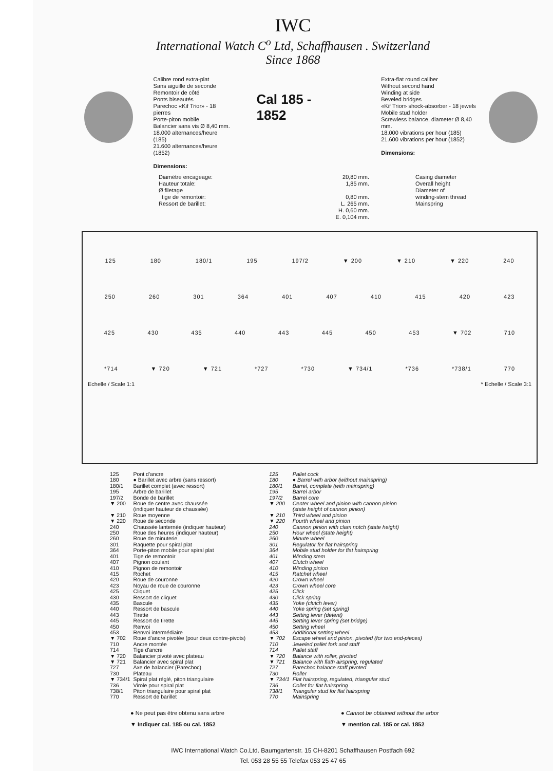IWC
International Watch C<sup>o</sup> Ltd, Schaffhausen . Switzerland
Since 1868
Calibre rond extra-plat
Sans aiguille de seconde
Remontoir de côté
Ponts biseautés
Parechoc «Kif Trior» - 18 pierres
Porte-piton mobile
Balancier sans vis Ø 8,40 mm.
18.000 alternances/heure (185)
21.600 alternances/heure (1852)
Dimensions:
Cal 185 - 1852
Extra-flat round caliber
Without second hand
Winding at side
Beveled bridges
«Kif Trior» shock-absorber - 18 jewels
Mobile stud holder
Screwless balance, diameter Ø 8,40 mm.
18.000 vibrations per hour (185)
21.600 vibrations per hour (1852)
Dimensions:
Diamètre encageage:
Hauteur totale:
Ø filetage
tige de remontoir:
Ressort de barillet:
20,80 mm.
1,85 mm.
0,80 mm.
L. 265 mm.
H. 0,60 mm.
E. 0,104 mm.
Casing diameter
Overall height
Diameter of
winding-stem thread
Mainspring
125 180 180/1 195 197/2 ▼ 200 ▼ 210 ▼ 220 240
250 260 301 364 401 407 410 415 420 423
425 430 435 440 443 445 450 453 ▼ 702 710
*714 ▼ 720 ▼ 721 *727 *730 ▼ 734/1 *736 *738/1 770
Echelle / Scale 1:1 * Echelle / Scale 3:1
| 125 | Pont d'ancre |
| 180 | ● Barillet avec arbre (sans ressort) |
| 180/1 | Barillet complet (avec ressort) |
| 195 | Arbre de barillet |
| 197/2 | Bonde de barillet |
| ▼ 200 | Roue de centre avec chaussée (indiquer hauteur de chaussée) |
| ▼ 210 | Roue moyenne |
| ▼ 220 | Roue de seconde |
| 240 | Chaussée lanternée (indiquer hauteur) |
| 250 | Roue des heures (indiquer hauteur) |
| 260 | Roue de minuterie |
| 301 | Raquette pour spiral plat |
| 364 | Porte-piton mobile pour spiral plat |
| 401 | Tige de remontoir |
| 407 | Pignon coulant |
| 410 | Pignon de remontoir |
| 415 | Rochet |
| 420 | Roue de couronne |
| 423 | Noyau de roue de couronne |
| 425 | Cliquet |
| 430 | Ressort de cliquet |
| 435 | Bascule |
| 440 | Ressort de bascule |
| 443 | Tirette |
| 445 | Ressort de tirette |
| 450 | Renvoi |
| 453 | Renvoi intermédiaire |
| ▼ 702 | Roue d'ancre pivotée (pour deux contre-pivots) |
| 710 | Ancre montée |
| 714 | Tige d'ancre |
| ▼ 720 | Balancier pivoté avec plateau |
| ▼ 721 | Balancier avec spiral plat |
| 727 | Axe de balancier (Parechoc) |
| 730 | Plateau |
| ▼ 734/1 | Spiral plat réglé, piton triangulaire |
| 736 | Virole pour spiral plat |
| 738/1 | Piton triangulaire pour spiral plat |
| 770 | Ressort de barillet |
| 125 | Pallet cock |
| 180 | ● Barrel with arbor (without mainspring) |
| 180/1 | Barrel, complete (with mainspring) |
| 195 | Barrel arbor |
| 197/2 | Barrel core |
| ▼ 200 | Center wheel and pinion with cannon pinion (state height of cannon pinion) |
| ▼ 210 | Third wheel and pinion |
| ▼ 220 | Fourth wheel and pinion |
| 240 | Cannon pinion with clam notch (state height) |
| 250 | Hour wheel (state height) |
| 260 | Minute wheel |
| 301 | Regulator for flat hairspring |
| 364 | Mobile stud holder for flat hairspring |
| 401 | Winding stem |
| 407 | Clutch wheel |
| 410 | Winding pinion |
| 415 | Ratchet wheel |
| 420 | Crown wheel |
| 423 | Crown wheel core |
| 425 | Click |
| 430 | Click spring |
| 435 | Yoke (clutch lever) |
| 440 | Yoke spring (set spring) |
| 443 | Setting lever (detent) |
| 445 | Setting lever spring (set bridge) |
| 450 | Setting wheel |
| 453 | Additional setting wheel |
| ▼ 702 | Escape wheel and pinion, pivoted (for two end-pieces) |
| 710 | Jeweled pallet fork and staff |
| 714 | Pallet staff |
| ▼ 720 | Balance with roller, pivoted |
| ▼ 721 | Balance with flath airspring, regulated |
| 727 | Parechoc balance staff pivoted |
| 730 | Roller |
| ▼ 734/1 | Flat hairspring, regulated, triangular stud |
| 736 | Collet for flat hairspring |
| 738/1 | Triangular stud for flat hairspring |
| 770 | Mainspring |
● Ne peut pas être obtenu sans arbre
▼ Indiquer cal. 185 ou cal. 1852
● Cannot be obtained without the arbor
▼ mention cal. 185 or cal. 1852
IWC International Watch Co.Ltd. Baumgartenstr. 15 CH-8201 Schaffhausen Postfach 692
Tel. 053 28 55 55 Telefax 053 25 47 65